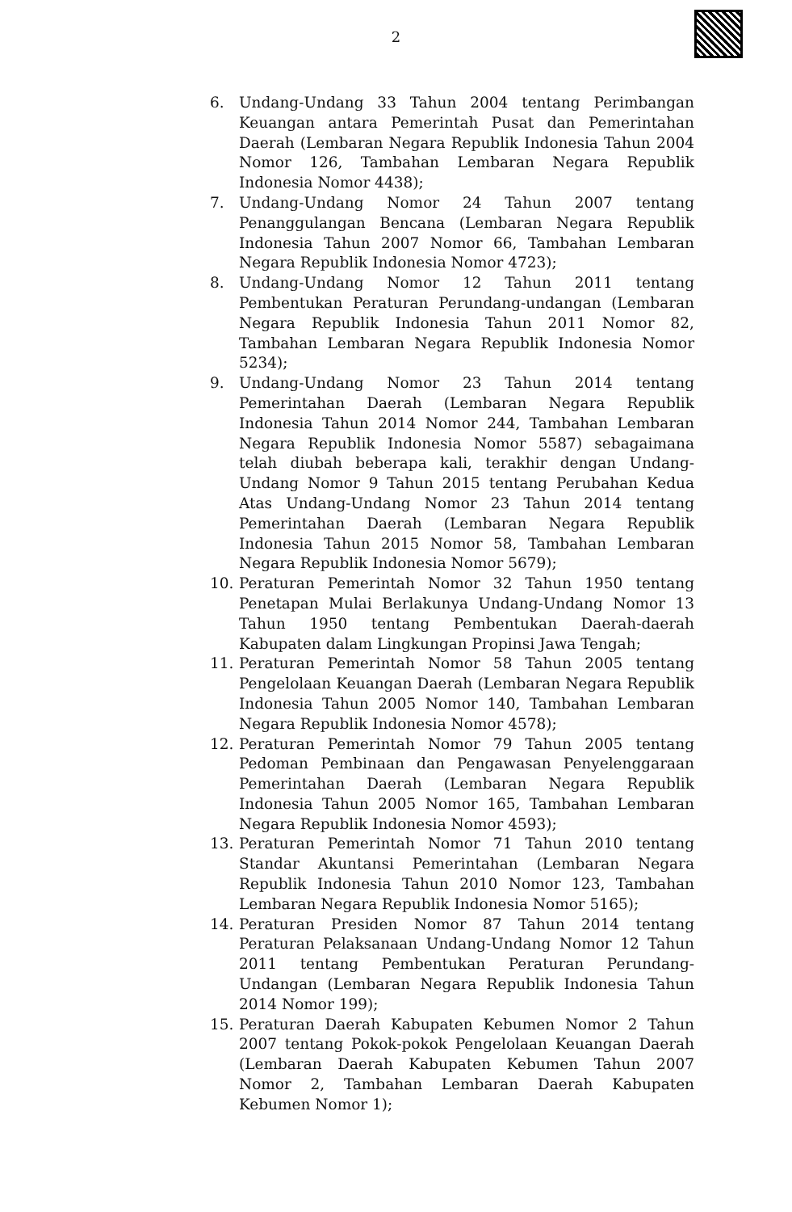2
6. Undang-Undang 33 Tahun 2004 tentang Perimbangan Keuangan antara Pemerintah Pusat dan Pemerintahan Daerah (Lembaran Negara Republik Indonesia Tahun 2004 Nomor 126, Tambahan Lembaran Negara Republik Indonesia Nomor 4438);
7. Undang-Undang Nomor 24 Tahun 2007 tentang Penanggulangan Bencana (Lembaran Negara Republik Indonesia Tahun 2007 Nomor 66, Tambahan Lembaran Negara Republik Indonesia Nomor 4723);
8. Undang-Undang Nomor 12 Tahun 2011 tentang Pembentukan Peraturan Perundang-undangan (Lembaran Negara Republik Indonesia Tahun 2011 Nomor 82, Tambahan Lembaran Negara Republik Indonesia Nomor 5234);
9. Undang-Undang Nomor 23 Tahun 2014 tentang Pemerintahan Daerah (Lembaran Negara Republik Indonesia Tahun 2014 Nomor 244, Tambahan Lembaran Negara Republik Indonesia Nomor 5587) sebagaimana telah diubah beberapa kali, terakhir dengan Undang-Undang Nomor 9 Tahun 2015 tentang Perubahan Kedua Atas Undang-Undang Nomor 23 Tahun 2014 tentang Pemerintahan Daerah (Lembaran Negara Republik Indonesia Tahun 2015 Nomor 58, Tambahan Lembaran Negara Republik Indonesia Nomor 5679);
10. Peraturan Pemerintah Nomor 32 Tahun 1950 tentang Penetapan Mulai Berlakunya Undang-Undang Nomor 13 Tahun 1950 tentang Pembentukan Daerah-daerah Kabupaten dalam Lingkungan Propinsi Jawa Tengah;
11. Peraturan Pemerintah Nomor 58 Tahun 2005 tentang Pengelolaan Keuangan Daerah (Lembaran Negara Republik Indonesia Tahun 2005 Nomor 140, Tambahan Lembaran Negara Republik Indonesia Nomor 4578);
12. Peraturan Pemerintah Nomor 79 Tahun 2005 tentang Pedoman Pembinaan dan Pengawasan Penyelenggaraan Pemerintahan Daerah (Lembaran Negara Republik Indonesia Tahun 2005 Nomor 165, Tambahan Lembaran Negara Republik Indonesia Nomor 4593);
13. Peraturan Pemerintah Nomor 71 Tahun 2010 tentang Standar Akuntansi Pemerintahan (Lembaran Negara Republik Indonesia Tahun 2010 Nomor 123, Tambahan Lembaran Negara Republik Indonesia Nomor 5165);
14. Peraturan Presiden Nomor 87 Tahun 2014 tentang Peraturan Pelaksanaan Undang-Undang Nomor 12 Tahun 2011 tentang Pembentukan Peraturan Perundang-Undangan (Lembaran Negara Republik Indonesia Tahun 2014 Nomor 199);
15. Peraturan Daerah Kabupaten Kebumen Nomor 2 Tahun 2007 tentang Pokok-pokok Pengelolaan Keuangan Daerah (Lembaran Daerah Kabupaten Kebumen Tahun 2007 Nomor 2, Tambahan Lembaran Daerah Kabupaten Kebumen Nomor 1);